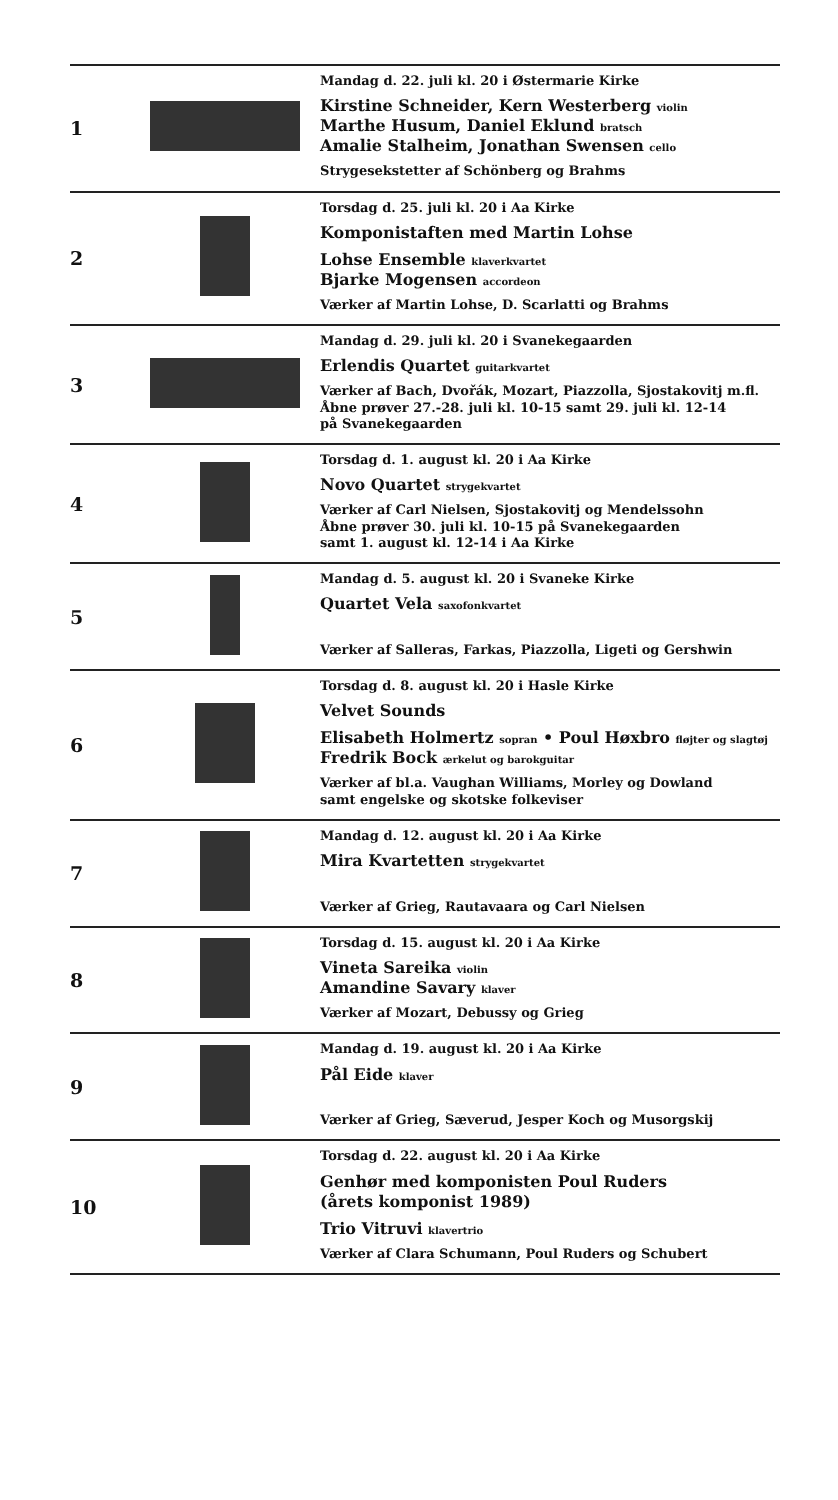| 1 | | Mandag d. 22. juli kl. 20 i Østermarie Kirke Kirstine Schneider, Kern Westerberg violin Marthe Husum, Daniel Eklund bratsch Amalie Stalheim, Jonathan Swensen cello Strygesekstetter af Schönberg og Brahms |
| 2 | | Torsdag d. 25. juli kl. 20 i Aa Kirke Komponistaften med Martin Lohse Lohse Ensemble klaverkvartet Bjarke Mogensen accordeon Værker af Martin Lohse, D. Scarlatti og Brahms |
| 3 | | Mandag d. 29. juli kl. 20 i Svanekegaarden Erlendis Quartet guitarkvartet Værker af Bach, Dvořák, Mozart, Piazzolla, Sjostakovitj m.fl. Åbne prøver 27.-28. juli kl. 10-15 samt 29. juli kl. 12-14 på Svanekegaarden |
| 4 | | Torsdag d. 1. august kl. 20 i Aa Kirke Novo Quartet strygekvartet Værker af Carl Nielsen, Sjostakovitj og Mendelssohn Åbne prøver 30. juli kl. 10-15 på Svanekegaarden samt 1. august kl. 12-14 i Aa Kirke |
| 5 | | Mandag d. 5. august kl. 20 i Svaneke Kirke Quartet Vela saxofonkvartet Værker af Salleras, Farkas, Piazzolla, Ligeti og Gershwin |
| 6 | | Torsdag d. 8. august kl. 20 i Hasle Kirke Velvet Sounds Elisabeth Holmertz sopran • Poul Høxbro fløjter og slagtøj Fredrik Bock ærkelut og barokguitar Værker af bl.a. Vaughan Williams, Morley og Dowland samt engelske og skotske folkeviser |
| 7 | | Mandag d. 12. august kl. 20 i Aa Kirke Mira Kvartetten strygekvartet Værker af Grieg, Rautavaara og Carl Nielsen |
| 8 | | Torsdag d. 15. august kl. 20 i Aa Kirke Vineta Sareika violin Amandine Savary klaver Værker af Mozart, Debussy og Grieg |
| 9 | | Mandag d. 19. august kl. 20 i Aa Kirke Pål Eide klaver Værker af Grieg, Sæverud, Jesper Koch og Musorgskij |
| 10 | | Torsdag d. 22. august kl. 20 i Aa Kirke Genhør med komponisten Poul Ruders (årets komponist 1989) Trio Vitruvi klavertrio Værker af Clara Schumann, Poul Ruders og Schubert |